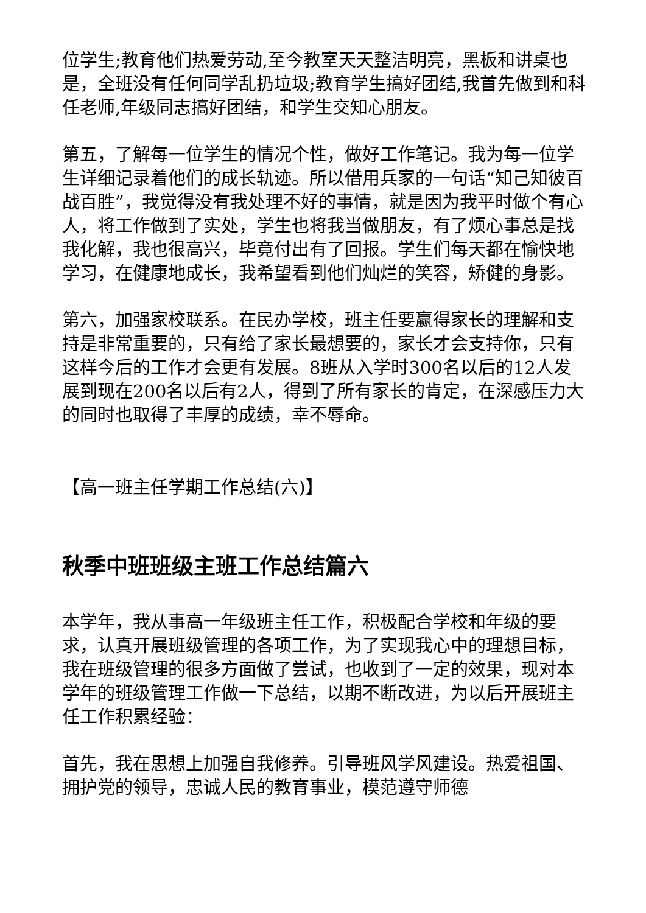位学生;教育他们热爱劳动,至今教室天天整洁明亮，黑板和讲桌也是，全班没有任何同学乱扔垃圾;教育学生搞好团结,我首先做到和科任老师,年级同志搞好团结，和学生交知心朋友。
第五，了解每一位学生的情况个性，做好工作笔记。我为每一位学生详细记录着他们的成长轨迹。所以借用兵家的一句话“知己知彼百战百胜”，我觉得没有我处理不好的事情，就是因为我平时做个有心人，将工作做到了实处，学生也将我当做朋友，有了烦心事总是找我化解，我也很高兴，毕竟付出有了回报。学生们每天都在愉快地学习，在健康地成长，我希望看到他们灿烂的笑容，矫健的身影。
第六，加强家校联系。在民办学校，班主任要赢得家长的理解和支持是非常重要的，只有给了家长最想要的，家长才会支持你，只有这样今后的工作才会更有发展。8班从入学时300名以后的12人发展到现在200名以后有2人，得到了所有家长的肯定，在深感压力大的同时也取得了丰厚的成绩，幸不辱命。
【高一班主任学期工作总结(六)】
秋季中班班级主班工作总结篇六
本学年，我从事高一年级班主任工作，积极配合学校和年级的要求，认真开展班级管理的各项工作，为了实现我心中的理想目标，我在班级管理的很多方面做了尝试，也收到了一定的效果，现对本学年的班级管理工作做一下总结，以期不断改进，为以后开展班主任工作积累经验：
首先，我在思想上加强自我修养。引导班风学风建设。热爱祖国、拥护党的领导，忠诚人民的教育事业，模范遵守师德